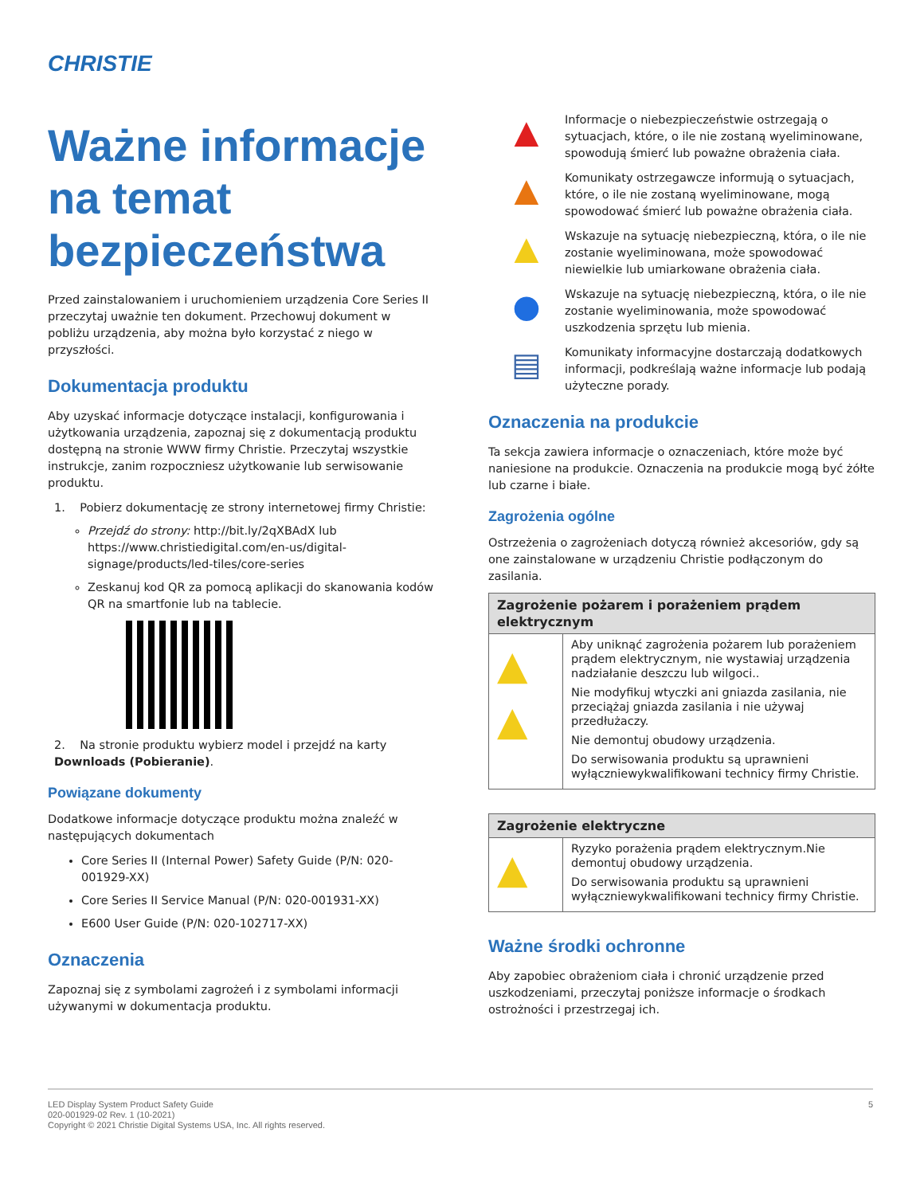CHRISTIE
Ważne informacje na temat bezpieczeństwa
Przed zainstalowaniem i uruchomieniem urządzenia Core Series II przeczytaj uważnie ten dokument. Przechowuj dokument w pobliżu urządzenia, aby można było korzystać z niego w przyszłości.
Dokumentacja produktu
Aby uzyskać informacje dotyczące instalacji, konfigurowania i użytkowania urządzenia, zapoznaj się z dokumentacją produktu dostępną na stronie WWW firmy Christie. Przeczytaj wszystkie instrukcje, zanim rozpoczniesz użytkowanie lub serwisowanie produktu.
1. Pobierz dokumentację ze strony internetowej firmy Christie:
Przejdź do strony: http://bit.ly/2qXBAdX lub https://www.christiedigital.com/en-us/digital-signage/products/led-tiles/core-series
Zeskanuj kod QR za pomocą aplikacji do skanowania kodów QR na smartfonie lub na tablecie.
2. Na stronie produktu wybierz model i przejdź na karty Downloads (Pobieranie).
Powiązane dokumenty
Dodatkowe informacje dotyczące produktu można znaleźć w następujących dokumentach
Core Series II (Internal Power) Safety Guide (P/N: 020-001929-XX)
Core Series II Service Manual (P/N: 020-001931-XX)
E600 User Guide (P/N: 020-102717-XX)
Oznaczenia
Zapoznaj się z symbolami zagrożeń i z symbolami informacji używanymi w dokumentacja produktu.
▲
Informacje o niebezpieczeństwie ostrzegają o sytuacjach, które, o ile nie zostaną wyeliminowane, spowodują śmierć lub poważne obrażenia ciała.
▲
Komunikaty ostrzegawcze informują o sytuacjach, które, o ile nie zostaną wyeliminowane, mogą spowodować śmierć lub poważne obrażenia ciała.
▲
Wskazuje na sytuację niebezpieczną, która, o ile nie zostanie wyeliminowana, może spowodować niewielkie lub umiarkowane obrażenia ciała.
●
Wskazuje na sytuację niebezpieczną, która, o ile nie zostanie wyeliminowania, może spowodować uszkodzenia sprzętu lub mienia.
▤
Komunikaty informacyjne dostarczają dodatkowych informacji, podkreślają ważne informacje lub podają użyteczne porady.
Oznaczenia na produkcie
Ta sekcja zawiera informacje o oznaczeniach, które może być naniesione na produkcie. Oznaczenia na produkcie mogą być żółte lub czarne i białe.
Zagrożenia ogólne
Ostrzeżenia o zagrożeniach dotyczą również akcesoriów, gdy są one zainstalowane w urządzeniu Christie podłączonym do zasilania.
| Zagrożenie pożarem i porażeniem prądem elektrycznym | |
| --- | --- |
| ▲ ▲ | Aby uniknąć zagrożenia pożarem lub porażeniem prądem elektrycznym, nie wystawiaj urządzenia nadziałanie deszczu lub wilgoci.. Nie modyfikuj wtyczki ani gniazda zasilania, nie przeciążaj gniazda zasilania i nie używaj przedłużaczy. Nie demontuj obudowy urządzenia. Do serwisowania produktu są uprawnieni wyłączniewykwalifikowani technicy firmy Christie. |
| Zagrożenie elektryczne | |
| --- | --- |
| ▲ | Ryzyko porażenia prądem elektrycznym.Nie demontuj obudowy urządzenia. Do serwisowania produktu są uprawnieni wyłączniewykwalifikowani technicy firmy Christie. |
Ważne środki ochronne
Aby zapobiec obrażeniom ciała i chronić urządzenie przed uszkodzeniami, przeczytaj poniższe informacje o środkach ostrożności i przestrzegaj ich.
LED Display System Product Safety Guide
020-001929-02 Rev. 1 (10-2021)
Copyright © 2021 Christie Digital Systems USA, Inc. All rights reserved.
5